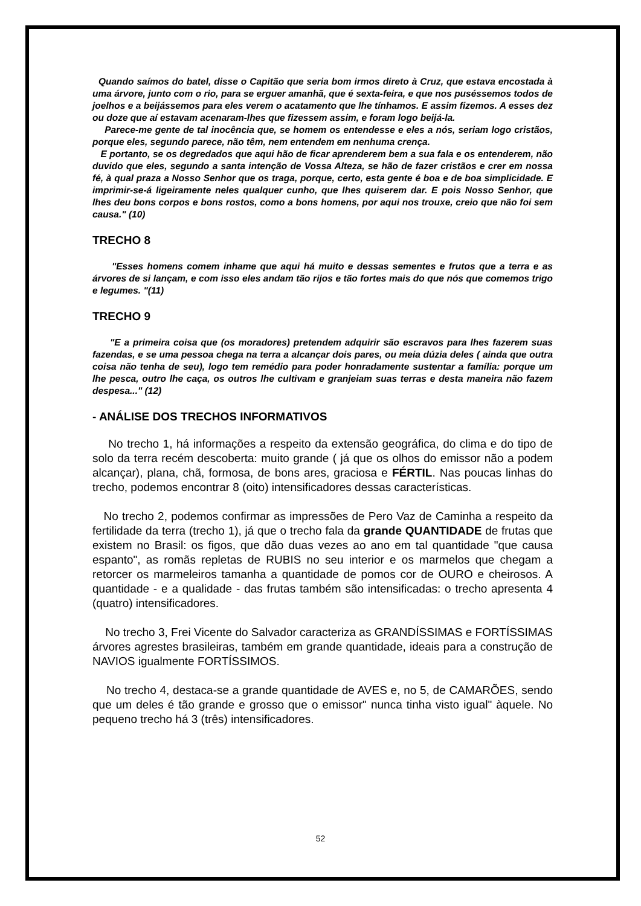Quando saímos do batel, disse o Capitão que seria bom irmos direto à Cruz, que estava encostada à uma árvore, junto com o rio, para se erguer amanhã, que é sexta-feira, e que nos puséssemos todos de joelhos e a beijássemos para eles verem o acatamento que lhe tínhamos. E assim fizemos. A esses dez ou doze que aí estavam acenaram-lhes que fizessem assim, e foram logo beijá-la.
Parece-me gente de tal inocência que, se homem os entendesse e eles a nós, seriam logo cristãos, porque eles, segundo parece, não têm, nem entendem em nenhuma crença.
E portanto, se os degredados que aqui hão de ficar aprenderem bem a sua fala e os entenderem, não duvido que eles, segundo a santa intenção de Vossa Alteza, se hão de fazer cristãos e crer em nossa fé, à qual praza a Nosso Senhor que os traga, porque, certo, esta gente é boa e de boa simplicidade. E imprimir-se-á ligeiramente neles qualquer cunho, que lhes quiserem dar. E pois Nosso Senhor, que lhes deu bons corpos e bons rostos, como a bons homens, por aqui nos trouxe, creio que não foi sem causa." (10)
TRECHO 8
"Esses homens comem inhame que aqui há muito e dessas sementes e frutos que a terra e as árvores de si lançam, e com isso eles andam tão rijos e tão fortes mais do que nós que comemos trigo e legumes. "(11)
TRECHO 9
"E a primeira coisa que (os moradores) pretendem adquirir são escravos para lhes fazerem suas fazendas, e se uma pessoa chega na terra a alcançar dois pares, ou meia dúzia deles ( ainda que outra coisa não tenha de seu), logo tem remédio para poder honradamente sustentar a família: porque um lhe pesca, outro lhe caça, os outros lhe cultivam e granjeiam suas terras e desta maneira não fazem despesa..." (12)
- ANÁLISE DOS TRECHOS INFORMATIVOS
No trecho 1, há informações a respeito da extensão geográfica, do clima e do tipo de solo da terra recém descoberta: muito grande ( já que os olhos do emissor não a podem alcançar), plana, chã, formosa, de bons ares, graciosa e FÉRTIL. Nas poucas linhas do trecho, podemos encontrar 8 (oito) intensificadores dessas características.
No trecho 2, podemos confirmar as impressões de Pero Vaz de Caminha a respeito da fertilidade da terra (trecho 1), já que o trecho fala da grande QUANTIDADE de frutas que existem no Brasil: os figos, que dão duas vezes ao ano em tal quantidade "que causa espanto", as romãs repletas de RUBIS no seu interior e os marmelos que chegam a retorcer os marmeleiros tamanha a quantidade de pomos cor de OURO e cheirosos. A quantidade - e a qualidade - das frutas também são intensificadas: o trecho apresenta 4 (quatro) intensificadores.
No trecho 3, Frei Vicente do Salvador caracteriza as GRANDÍSSIMAS e FORTÍSSIMAS árvores agrestes brasileiras, também em grande quantidade, ideais para a construção de NAVIOS igualmente FORTÍSSIMOS.
No trecho 4, destaca-se a grande quantidade de AVES e, no 5, de CAMARÕES, sendo que um deles é tão grande e grosso que o emissor" nunca tinha visto igual" àquele. No pequeno trecho há 3 (três) intensificadores.
52